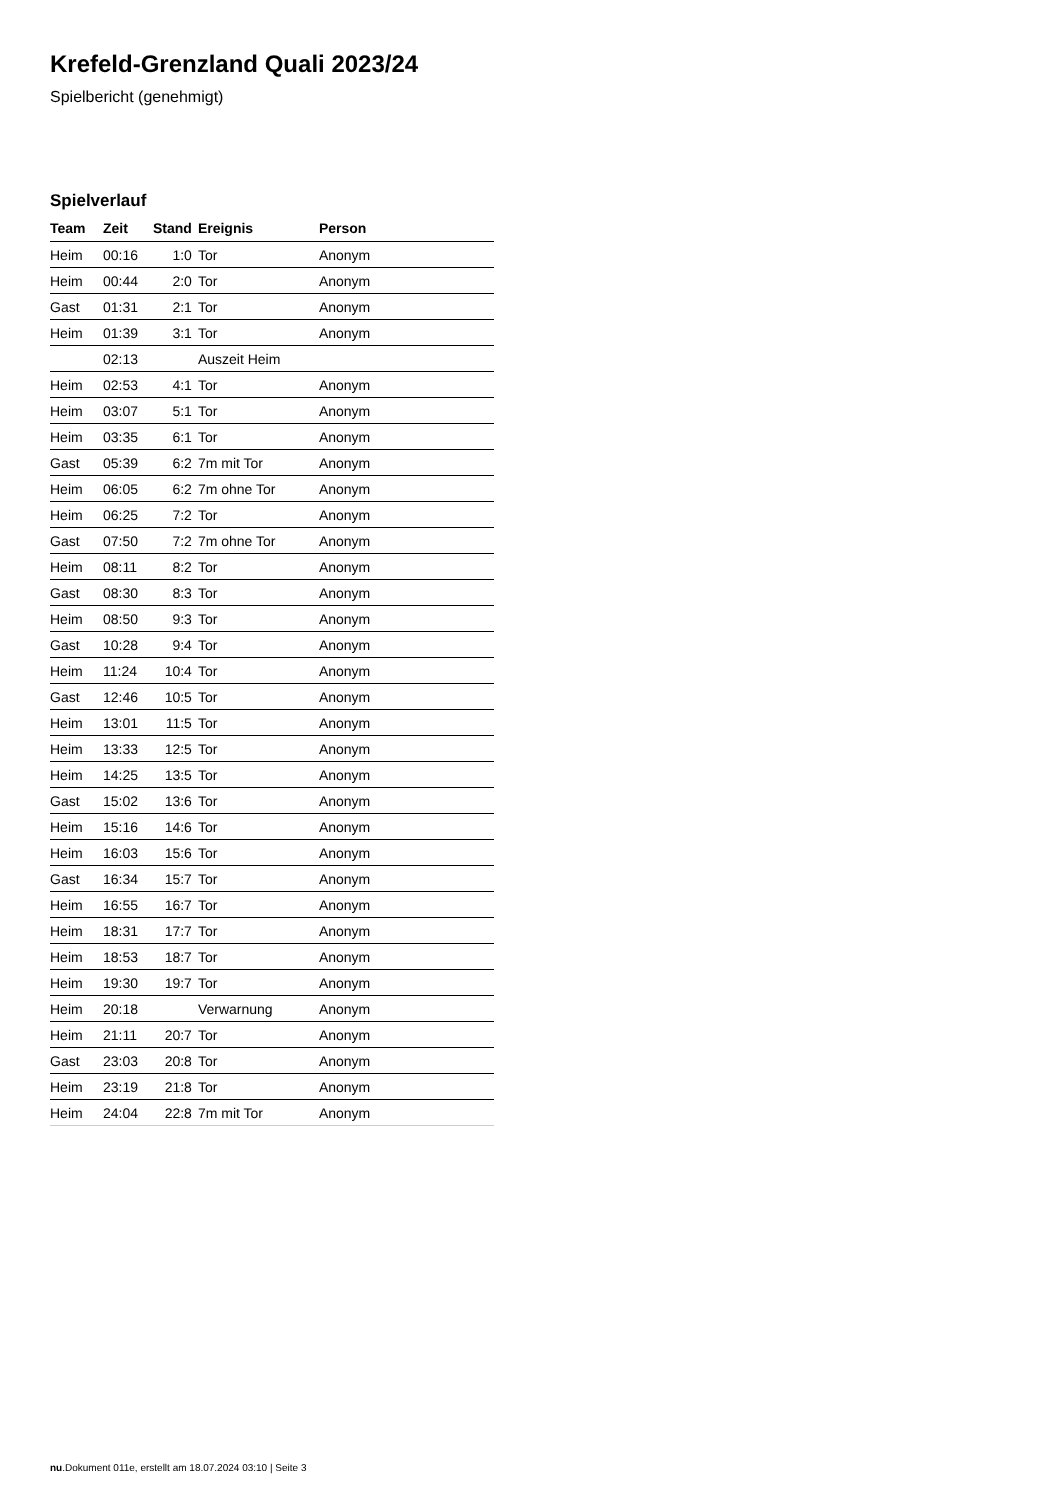Krefeld-Grenzland Quali 2023/24
Spielbericht (genehmigt)
Spielverlauf
| Team | Zeit | Stand | Ereignis | Person |
| --- | --- | --- | --- | --- |
| Heim | 00:16 | 1:0 | Tor | Anonym |
| Heim | 00:44 | 2:0 | Tor | Anonym |
| Gast | 01:31 | 2:1 | Tor | Anonym |
| Heim | 01:39 | 3:1 | Tor | Anonym |
| | 02:13 | | Auszeit Heim | |
| Heim | 02:53 | 4:1 | Tor | Anonym |
| Heim | 03:07 | 5:1 | Tor | Anonym |
| Heim | 03:35 | 6:1 | Tor | Anonym |
| Gast | 05:39 | 6:2 | 7m mit Tor | Anonym |
| Heim | 06:05 | 6:2 | 7m ohne Tor | Anonym |
| Heim | 06:25 | 7:2 | Tor | Anonym |
| Gast | 07:50 | 7:2 | 7m ohne Tor | Anonym |
| Heim | 08:11 | 8:2 | Tor | Anonym |
| Gast | 08:30 | 8:3 | Tor | Anonym |
| Heim | 08:50 | 9:3 | Tor | Anonym |
| Gast | 10:28 | 9:4 | Tor | Anonym |
| Heim | 11:24 | 10:4 | Tor | Anonym |
| Gast | 12:46 | 10:5 | Tor | Anonym |
| Heim | 13:01 | 11:5 | Tor | Anonym |
| Heim | 13:33 | 12:5 | Tor | Anonym |
| Heim | 14:25 | 13:5 | Tor | Anonym |
| Gast | 15:02 | 13:6 | Tor | Anonym |
| Heim | 15:16 | 14:6 | Tor | Anonym |
| Heim | 16:03 | 15:6 | Tor | Anonym |
| Gast | 16:34 | 15:7 | Tor | Anonym |
| Heim | 16:55 | 16:7 | Tor | Anonym |
| Heim | 18:31 | 17:7 | Tor | Anonym |
| Heim | 18:53 | 18:7 | Tor | Anonym |
| Heim | 19:30 | 19:7 | Tor | Anonym |
| Heim | 20:18 | | Verwarnung | Anonym |
| Heim | 21:11 | 20:7 | Tor | Anonym |
| Gast | 23:03 | 20:8 | Tor | Anonym |
| Heim | 23:19 | 21:8 | Tor | Anonym |
| Heim | 24:04 | 22:8 | 7m mit Tor | Anonym |
nu.Dokument 011e, erstellt am 18.07.2024 03:10 | Seite 3